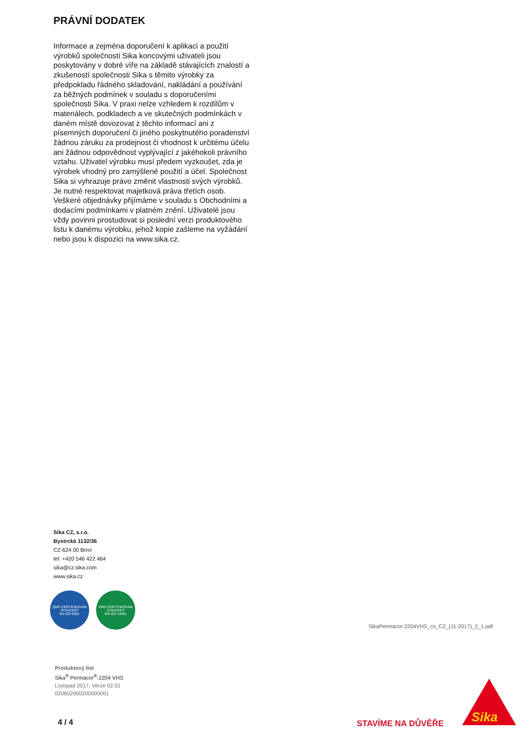PRÁVNÍ DODATEK
Informace a zejména doporučení k aplikaci a použití výrobků společnosti Sika koncovými uživateli jsou poskytovány v dobré víře na základě stávajících znalostí a zkušeností společnosti Sika s těmito výrobky za předpokladu řádného skladování, nakládání a používání za běžných podmínek v souladu s doporučeními společnosti Sika. V praxi nelze vzhledem k rozdílům v materiálech, podkladech a ve skutečných podmínkách v daném místě dovozovat z těchto informací ani z písemných doporučení či jiného poskytnutého poradenství žádnou záruku za prodejnost či vhodnost k určitému účelu ani žádnou odpovědnost vyplývající z jakéhokoli právního vztahu. Uživatel výrobku musí předem vyzkoušet, zda je výrobek vhodný pro zamýšlené použití a účel. Společnost Sika si vyhrazuje právo změnit vlastnosti svých výrobků. Je nutné respektovat majetková práva třetích osob. Veškeré objednávky přijímáme v souladu s Obchodními a dodacími podmínkami v platném znění. Uživatelé jsou vždy povinni prostudovat si poslední verzi produktového listu k danému výrobku, jehož kopie zašleme na vyžádání nebo jsou k dispozici na www.sika.cz.
Sika CZ, s.r.o.
Bystrcká 1132/36
CZ-624 00 Brno
tel: +420 546 422 464
sika@cz.sika.com
www.sika.cz
QMS CERTIFIKOVÁN
STAVCERT
EN ISO 9001
EMS CERTIFIKOVÁN
STAVCERT
EN ISO 14001
SikaPermacor-2204VHS_cs_CZ_(11-2017)_2_1.pdf
Produktový list
Sika<sup>®</sup> Permacor<sup>®</sup>-2204 VHS
Listopad 2017, Verze 02.01
020602000200000001
4 / 4 STAVÍME NA DŮVĚŘE Sika<sup>®</sup>